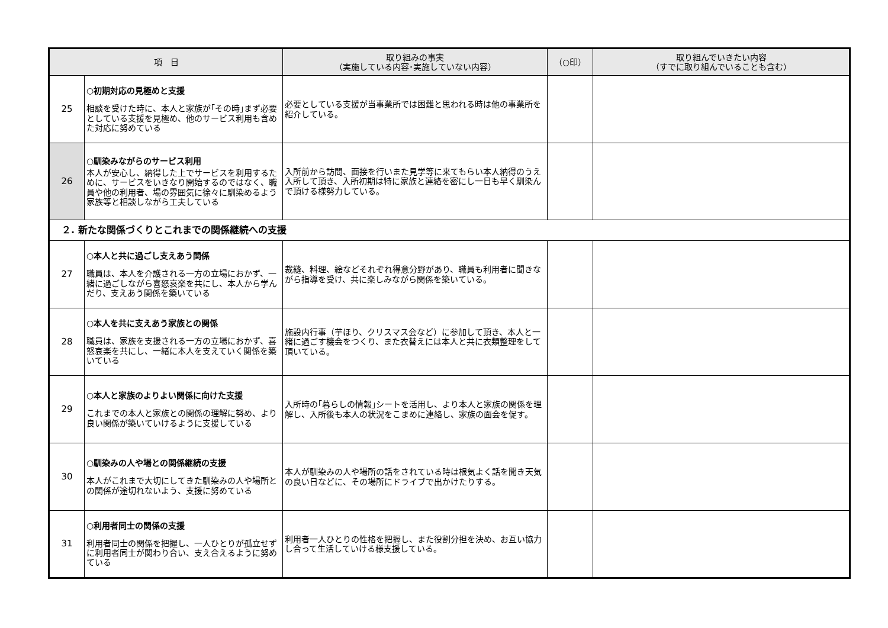| 項 目 | | 取り組みの事実 （実施している内容･実施していない内容） | （○印） | 取り組んでいきたい内容 （すでに取り組んでいることも含む） |
| --- | --- | --- | --- | --- |
| 25 | ○初期対応の見極めと支援 相談を受けた時に、本人と家族が｢その時｣まず必要としている支援を見極め、他のサービス利用も含めた対応に努めている | 必要としている支援が当事業所では困難と思われる時は他の事業所を紹介している。 | | |
| 26 | ○馴染みながらのサービス利用 本人が安心し、納得した上でサービスを利用するために、サービスをいきなり開始するのではなく、職員や他の利用者、場の雰囲気に徐々に馴染めるよう家族等と相談しながら工夫している | 入所前から訪問、面接を行いまた見学等に来てもらい本人納得のうえ入所して頂き、入所初期は特に家族と連絡を密にし一日も早く馴染んで頂ける様努力している。 | | |
| ２. 新たな関係づくりとこれまでの関係継続への支援 | | | | |
| 27 | ○本人と共に過ごし支えあう関係 職員は、本人を介護される一方の立場におかず、一緒に過ごしながら喜怒哀楽を共にし、本人から学んだり、支えあう関係を築いている | 裁縫、料理、絵などそれぞれ得意分野があり、職員も利用者に聞きながら指導を受け、共に楽しみながら関係を築いている。 | | |
| 28 | ○本人を共に支えあう家族との関係 職員は、家族を支援される一方の立場におかず、喜怒哀楽を共にし、一緒に本人を支えていく関係を築いている | 施設内行事（芋ほり、クリスマス会など）に参加して頂き、本人と一緒に過ごす機会をつくり、また衣替えには本人と共に衣類整理をして頂いている。 | | |
| 29 | ○本人と家族のよりよい関係に向けた支援 これまでの本人と家族との関係の理解に努め、より良い関係が築いていけるように支援している | 入所時の｢暮らしの情報｣シートを活用し、より本人と家族の関係を理解し、入所後も本人の状況をこまめに連絡し、家族の面会を促す。 | | |
| 30 | ○馴染みの人や場との関係継続の支援 本人がこれまで大切にしてきた馴染みの人や場所との関係が途切れないよう、支援に努めている | 本人が馴染みの人や場所の話をされている時は根気よく話を聞き天気の良い日などに、その場所にドライブで出かけたりする。 | | |
| 31 | ○利用者同士の関係の支援 利用者同士の関係を把握し、一人ひとりが孤立せずに利用者同士が関わり合い、支え合えるように努めている | 利用者一人ひとりの性格を把握し、また役割分担を決め、お互い協力し合って生活していける様支援している。 | | |